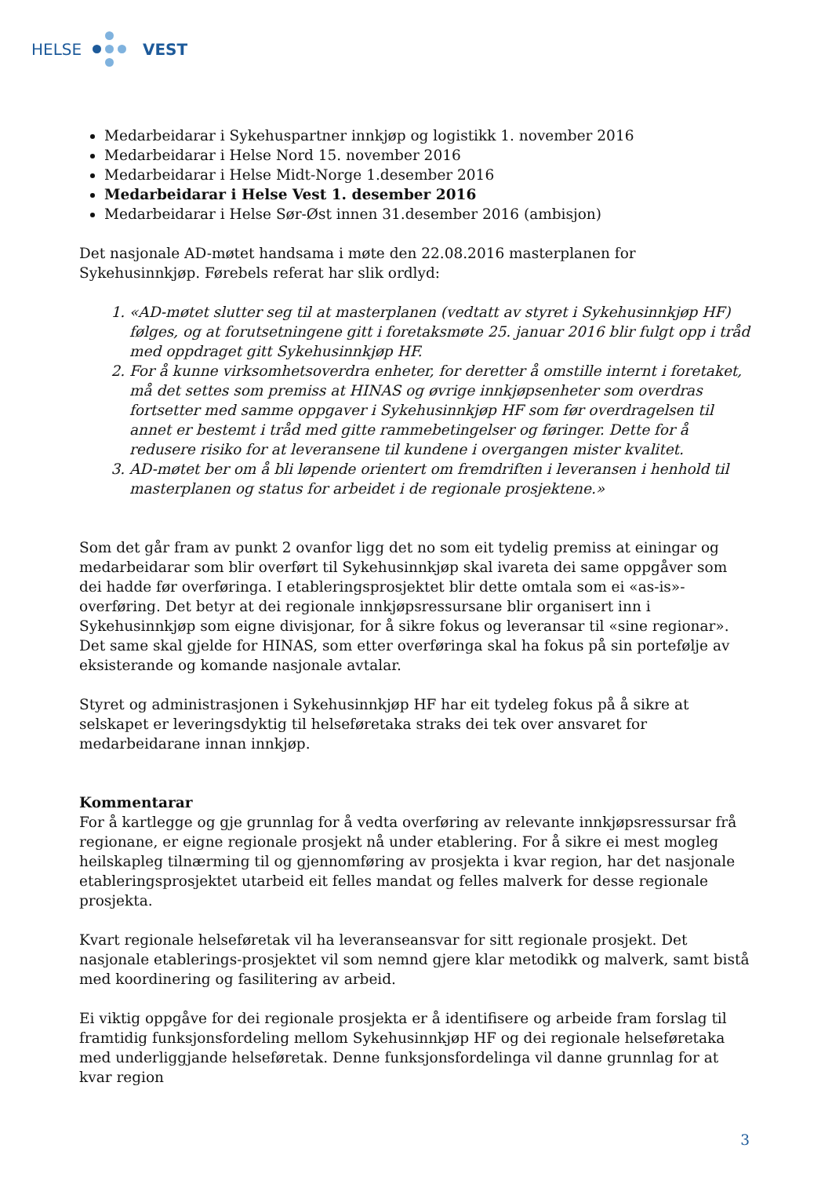HELSE VEST
Medarbeidarar i Sykehuspartner innkjøp og logistikk 1. november 2016
Medarbeidarar i Helse Nord 15. november 2016
Medarbeidarar i Helse Midt-Norge 1.desember 2016
Medarbeidarar i Helse Vest 1. desember 2016
Medarbeidarar i Helse Sør-Øst innen 31.desember 2016 (ambisjon)
Det nasjonale AD-møtet handsama i møte den 22.08.2016 masterplanen for Sykehusinnkjøp. Førebels referat har slik ordlyd:
1. «AD-møtet slutter seg til at masterplanen (vedtatt av styret i Sykehusinnkjøp HF) følges, og at forutsetningene gitt i foretaksmøte 25. januar 2016 blir fulgt opp i tråd med oppdraget gitt Sykehusinnkjøp HF.
2. For å kunne virksomhetsoverdra enheter, for deretter å omstille internt i foretaket, må det settes som premiss at HINAS og øvrige innkjøpsenheter som overdras fortsetter med samme oppgaver i Sykehusinnkjøp HF som før overdragelsen til annet er bestemt i tråd med gitte rammebetingelser og føringer. Dette for å redusere risiko for at leveransene til kundene i overgangen mister kvalitet.
3. AD-møtet ber om å bli løpende orientert om fremdriften i leveransen i henhold til masterplanen og status for arbeidet i de regionale prosjektene.»
Som det går fram av punkt 2 ovanfor ligg det no som eit tydelig premiss at einingar og medarbeidarar som blir overført til Sykehusinnkjøp skal ivareta dei same oppgåver som dei hadde før overføringa. I etableringsprosjektet blir dette omtala som ei «as-is»-overføring. Det betyr at dei regionale innkjøpsressursane blir organisert inn i Sykehusinnkjøp som eigne divisjonar, for å sikre fokus og leveransar til «sine regionar». Det same skal gjelde for HINAS, som etter overføringa skal ha fokus på sin portefølje av eksisterande og komande nasjonale avtalar.
Styret og administrasjonen i Sykehusinnkjøp HF har eit tydeleg fokus på å sikre at selskapet er leveringsdyktig til helseføretaka straks dei tek over ansvaret for medarbeidarane innan innkjøp.
Kommentarar
For å kartlegge og gje grunnlag for å vedta overføring av relevante innkjøpsressursar frå regionane, er eigne regionale prosjekt nå under etablering. For å sikre ei mest mogleg heilskapleg tilnærming til og gjennomføring av prosjekta i kvar region, har det nasjonale etableringsprosjektet utarbeid eit felles mandat og felles malverk for desse regionale prosjekta.
Kvart regionale helseføretak vil ha leveranseansvar for sitt regionale prosjekt. Det nasjonale etablerings-prosjektet vil som nemnd gjere klar metodikk og malverk, samt bistå med koordinering og fasilitering av arbeid.
Ei viktig oppgåve for dei regionale prosjekta er å identifisere og arbeide fram forslag til framtidig funksjonsfordeling mellom Sykehusinnkjøp HF og dei regionale helseføretaka med underliggjande helseføretak. Denne funksjonsfordelinga vil danne grunnlag for at kvar region
3